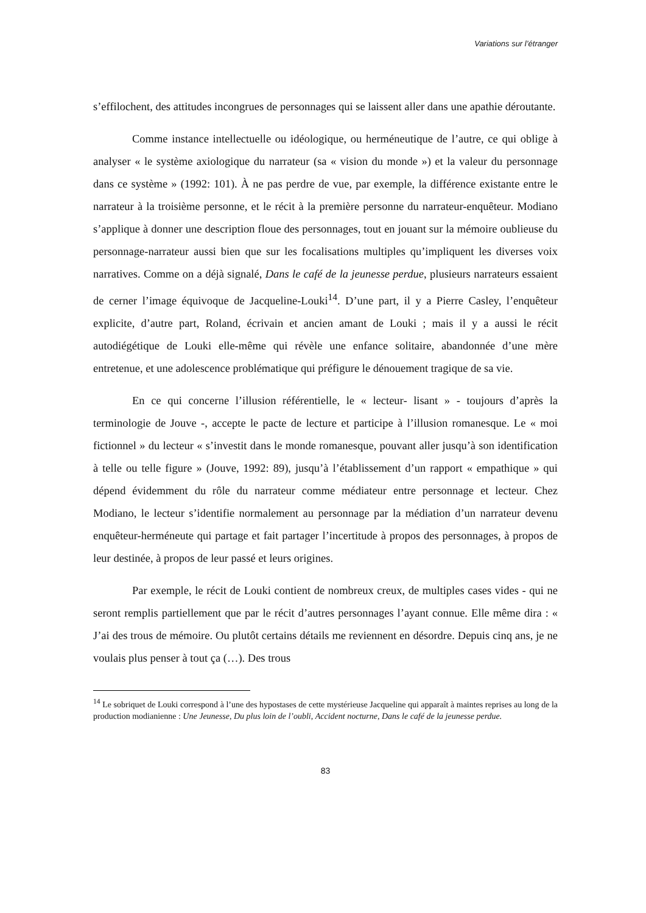Variations sur l’étranger
s’effilochent, des attitudes incongrues de personnages qui se laissent aller dans une apathie déroutante.
Comme instance intellectuelle ou idéologique, ou herméneutique de l’autre, ce qui oblige à analyser « le système axiologique du narrateur (sa « vision du monde ») et la valeur du personnage dans ce système » (1992: 101). À ne pas perdre de vue, par exemple, la différence existante entre le narrateur à la troisième personne, et le récit à la première personne du narrateur-enquêteur. Modiano s’applique à donner une description floue des personnages, tout en jouant sur la mémoire oublieuse du personnage-narrateur aussi bien que sur les focalisations multiples qu’impliquent les diverses voix narratives. Comme on a déjà signalé, Dans le café de la jeunesse perdue, plusieurs narrateurs essaient de cerner l’image équivoque de Jacqueline-Louki<sup>14</sup>. D’une part, il y a Pierre Casley, l’enquêteur explicite, d’autre part, Roland, écrivain et ancien amant de Louki ; mais il y a aussi le récit autodiégétique de Louki elle-même qui révèle une enfance solitaire, abandonnée d’une mère entretenue, et une adolescence problématique qui préfigure le dénouement tragique de sa vie.
En ce qui concerne l’illusion référentielle, le « lecteur- lisant » - toujours d’après la terminologie de Jouve -, accepte le pacte de lecture et participe à l’illusion romanesque. Le « moi fictionnel » du lecteur « s’investit dans le monde romanesque, pouvant aller jusqu’à son identification à telle ou telle figure » (Jouve, 1992: 89), jusqu’à l’établissement d’un rapport « empathique » qui dépend évidemment du rôle du narrateur comme médiateur entre personnage et lecteur. Chez Modiano, le lecteur s’identifie normalement au personnage par la médiation d’un narrateur devenu enquêteur-herméneute qui partage et fait partager l’incertitude à propos des personnages, à propos de leur destinée, à propos de leur passé et leurs origines.
Par exemple, le récit de Louki contient de nombreux creux, de multiples cases vides - qui ne seront remplis partiellement que par le récit d’autres personnages l’ayant connue. Elle même dira : « J’ai des trous de mémoire. Ou plutôt certains détails me reviennent en désordre. Depuis cinq ans, je ne voulais plus penser à tout ça (…). Des trous
<sup>14</sup> Le sobriquet de Louki correspond à l’une des hypostases de cette mystérieuse Jacqueline qui apparaît à maintes reprises au long de la production modianienne : Une Jeunesse, Du plus loin de l’oubli, Accident nocturne, Dans le café de la jeunesse perdue.
83